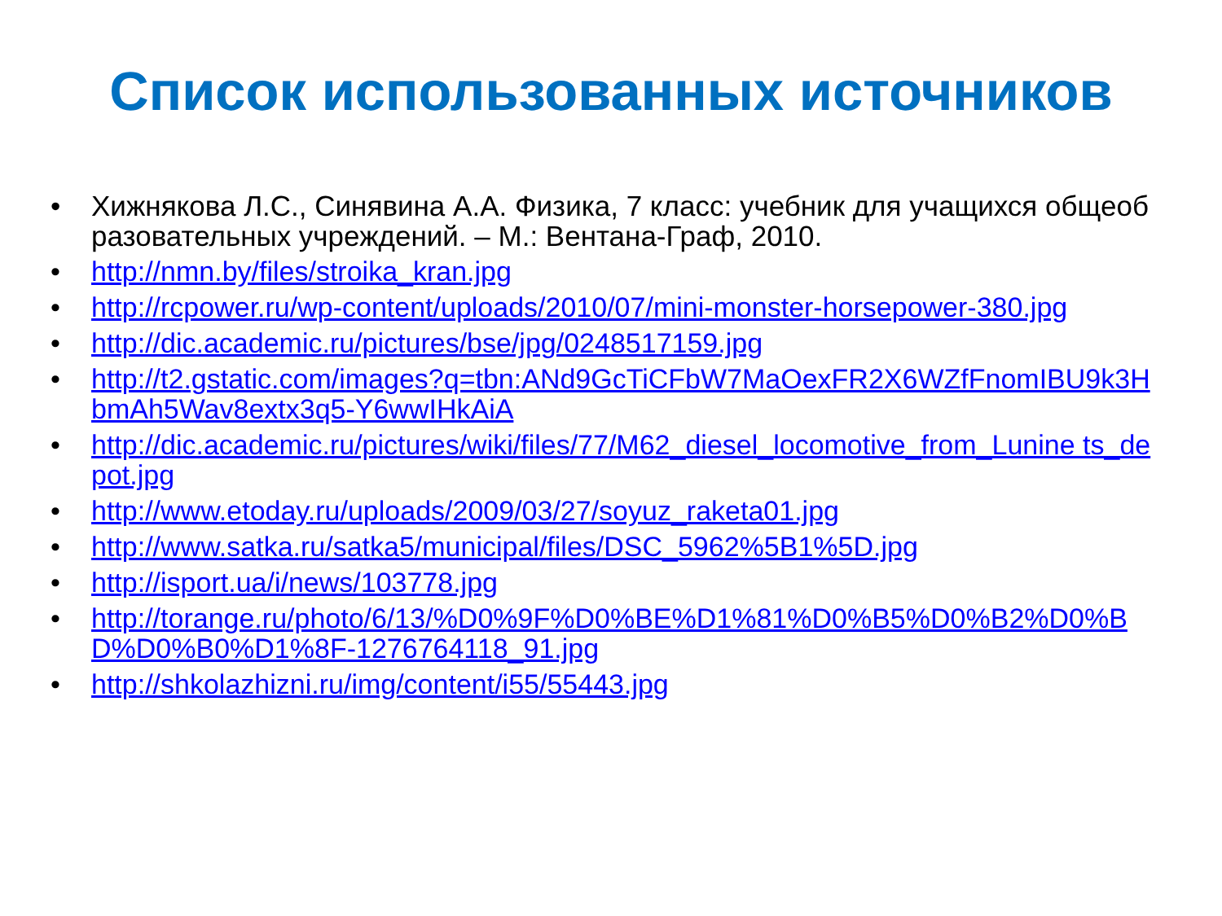Список использованных источников
• Хижнякова Л.С., Синявина А.А. Физика, 7 класс: учебник для учащихся общеобразовательных учреждений. – М.: Вентана-Граф, 2010.
• http://nmn.by/files/stroika_kran.jpg
• http://rcpower.ru/wp-content/uploads/2010/07/mini-monster-horsepower-380.jpg
• http://dic.academic.ru/pictures/bse/jpg/0248517159.jpg
• http://t2.gstatic.com/images?q=tbn:ANd9GcTiCFbW7MaOexFR2X6WZfFnomIBU9k3HbmAh5Wav8extx3q5-Y6wwIHkAiA
• http://dic.academic.ru/pictures/wiki/files/77/M62_diesel_locomotive_from_Lunine ts_depot.jpg
• http://www.etoday.ru/uploads/2009/03/27/soyuz_raketa01.jpg
• http://www.satka.ru/satka5/municipal/files/DSC_5962%5B1%5D.jpg
• http://isport.ua/i/news/103778.jpg
• http://torange.ru/photo/6/13/%D0%9F%D0%BE%D1%81%D0%B5%D0%B2%D0%BD%D0%B0%D1%8F-1276764118_91.jpg
• http://shkolazhizni.ru/img/content/i55/55443.jpg